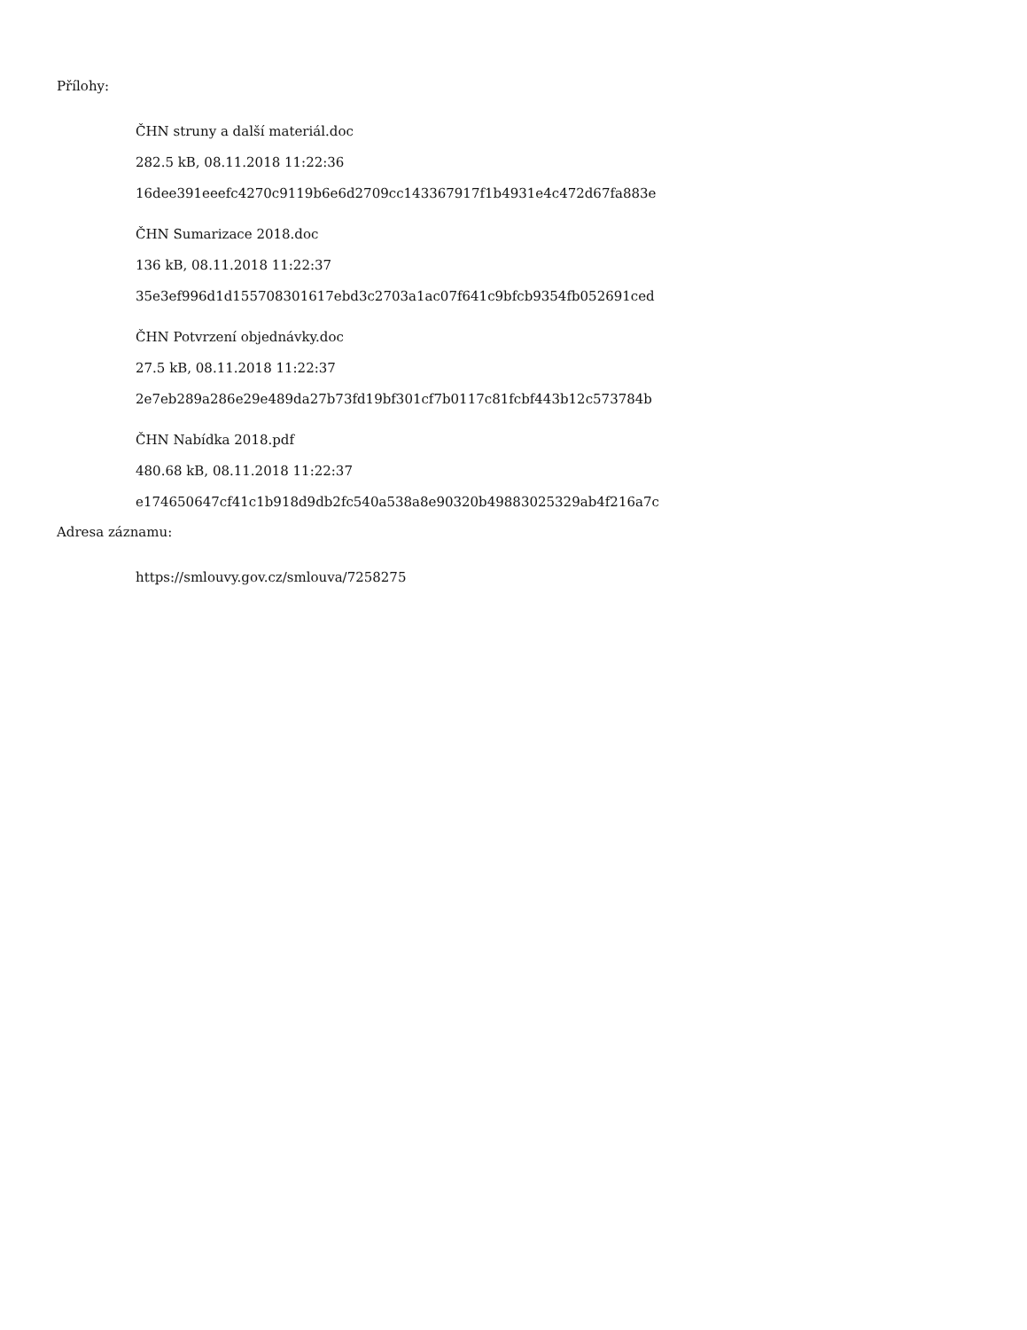Přílohy:
ČHN struny a další materiál.doc
282.5 kB, 08.11.2018 11:22:36
16dee391eeefc4270c9119b6e6d2709cc143367917f1b4931e4c472d67fa883e
ČHN Sumarizace 2018.doc
136 kB, 08.11.2018 11:22:37
35e3ef996d1d155708301617ebd3c2703a1ac07f641c9bfcb9354fb052691ced
ČHN Potvrzení objednávky.doc
27.5 kB, 08.11.2018 11:22:37
2e7eb289a286e29e489da27b73fd19bf301cf7b0117c81fcbf443b12c573784b
ČHN Nabídka 2018.pdf
480.68 kB, 08.11.2018 11:22:37
e174650647cf41c1b918d9db2fc540a538a8e90320b49883025329ab4f216a7c
Adresa záznamu:
https://smlouvy.gov.cz/smlouva/7258275